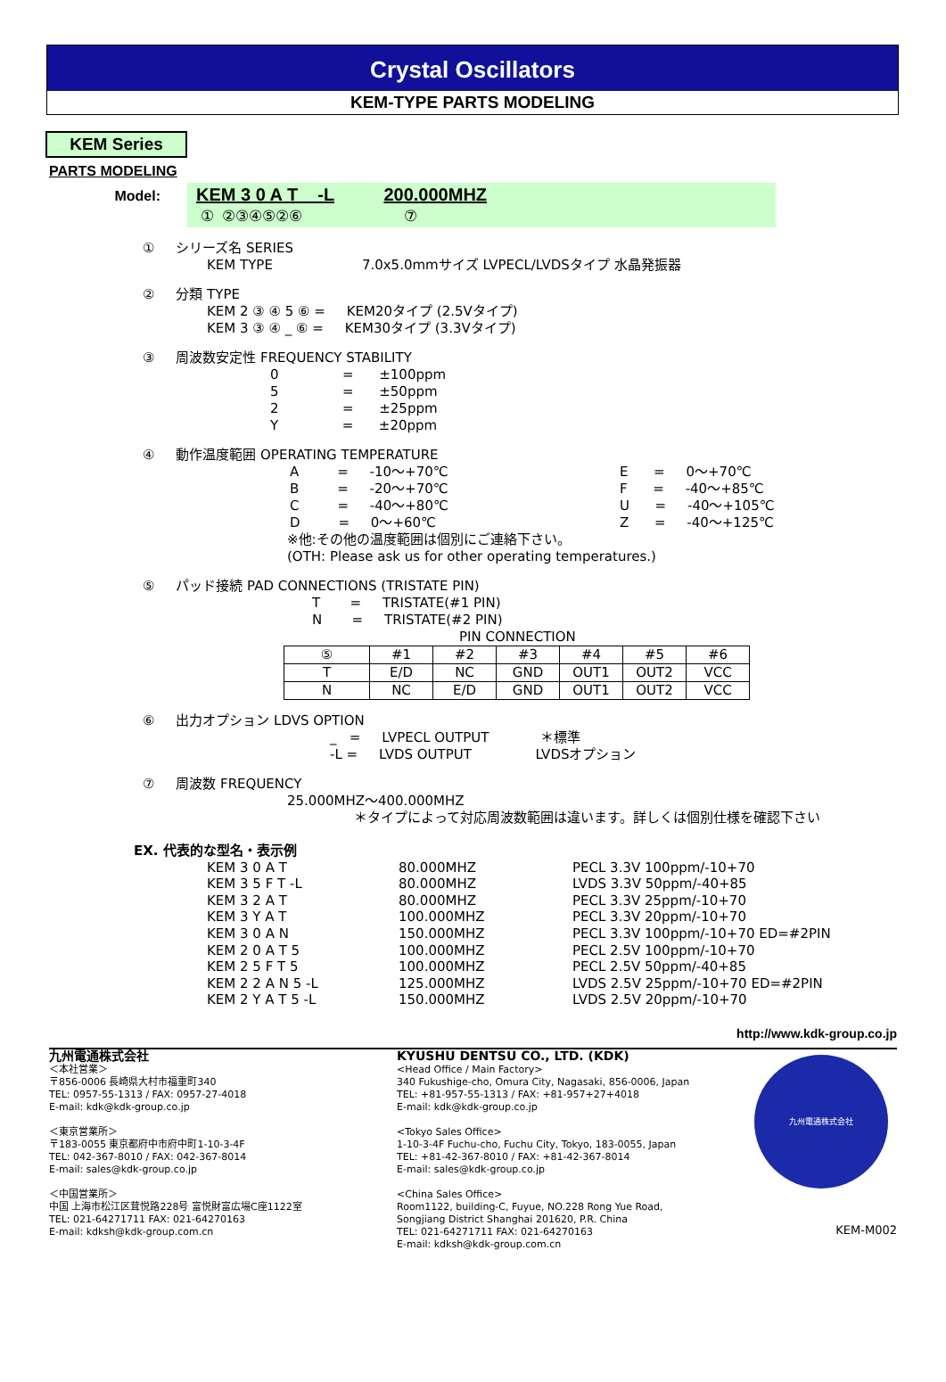Crystal Oscillators
KEM-TYPE PARTS MODELING
KEM Series
PARTS MODELING
Model:
KEM 3 0 A T _ -L 200.000MHZ
① ②③④⑤②⑥ ⑦
① シリーズ名 SERIES
KEM TYPE 7.0x5.0mmサイズ LVPECL/LVDSタイプ 水晶発振器
② 分類 TYPE
KEM 2 ③ ④ 5 ⑥ = KEM20タイプ (2.5Vタイプ)
KEM 3 ③ ④ _ ⑥ = KEM30タイプ (3.3Vタイプ)
③ 周波数安定性 FREQUENCY STABILITY
0 = ±100ppm
5 = ±50ppm
2 = ±25ppm
Y = ±20ppm
④ 動作温度範囲 OPERATING TEMPERATURE
A = -10～+70℃
B = -20～+70℃
C = -40～+80℃
D = 0～+60℃
E = 0～+70℃
F = -40～+85℃
U = -40～+105℃
Z = -40～+125℃
※他:その他の温度範囲は個別にご連絡下さい。
(OTH: Please ask us for other operating temperatures.)
⑤ パッド接続 PAD CONNECTIONS (TRISTATE PIN)
T = TRISTATE(#1 PIN)
N = TRISTATE(#2 PIN)
PIN CONNECTION
| ⑤ | #1 | #2 | #3 | #4 | #5 | #6 |
| --- | --- | --- | --- | --- | --- | --- |
| T | E/D | NC | GND | OUT1 | OUT2 | VCC |
| N | NC | E/D | GND | OUT1 | OUT2 | VCC |
⑥ 出力オプション LDVS OPTION
_ = LVPECL OUTPUT ＊標準
-L = LVDS OUTPUT LVDSオプション
⑦ 周波数 FREQUENCY
25.000MHZ～400.000MHZ
＊タイプによって対応周波数範囲は違います。詳しくは個別仕様を確認下さい
EX. 代表的な型名・表示例
KEM 3 0 A T
KEM 3 5 F T -L
KEM 3 2 A T
KEM 3 Y A T
KEM 3 0 A N
KEM 2 0 A T 5
KEM 2 5 F T 5
KEM 2 2 A N 5 -L
KEM 2 Y A T 5 -L
80.000MHZ
80.000MHZ
80.000MHZ
100.000MHZ
150.000MHZ
100.000MHZ
100.000MHZ
125.000MHZ
150.000MHZ
PECL 3.3V 100ppm/-10+70
LVDS 3.3V 50ppm/-40+85
PECL 3.3V 25ppm/-10+70
PECL 3.3V 20ppm/-10+70
PECL 3.3V 100ppm/-10+70 ED=#2PIN
PECL 2.5V 100ppm/-10+70
PECL 2.5V 50ppm/-40+85
LVDS 2.5V 25ppm/-10+70 ED=#2PIN
LVDS 2.5V 20ppm/-10+70
http://www.kdk-group.co.jp
九州電通株式会社
＜本社営業＞
〒856-0006 長崎県大村市福重町340
TEL: 0957-55-1313 / FAX: 0957-27-4018
E-mail: kdk@kdk-group.co.jp
＜東京営業所＞
〒183-0055 東京都府中市府中町1-10-3-4F
TEL: 042-367-8010 / FAX: 042-367-8014
E-mail: sales@kdk-group.co.jp
＜中国営業所＞
中国 上海市松江区茸悦路228号 富悦財富広場C座1122室
TEL: 021-64271711 FAX: 021-64270163
E-mail: kdksh@kdk-group.com.cn
KYUSHU DENTSU CO., LTD. (KDK)
<Head Office / Main Factory>
340 Fukushige-cho, Omura City, Nagasaki, 856-0006, Japan
TEL: +81-957-55-1313 / FAX: +81-957+27+4018
E-mail: kdk@kdk-group.co.jp
<Tokyo Sales Office>
1-10-3-4F Fuchu-cho, Fuchu City, Tokyo, 183-0055, Japan
TEL: +81-42-367-8010 / FAX: +81-42-367-8014
E-mail: sales@kdk-group.co.jp
<China Sales Office>
Room1122, building-C, Fuyue, NO.228 Rong Yue Road,
Songjiang District Shanghai 201620, P.R. China
TEL: 021-64271711 FAX: 021-64270163
E-mail: kdksh@kdk-group.com.cn
九州電通株式会社
KEM-M002